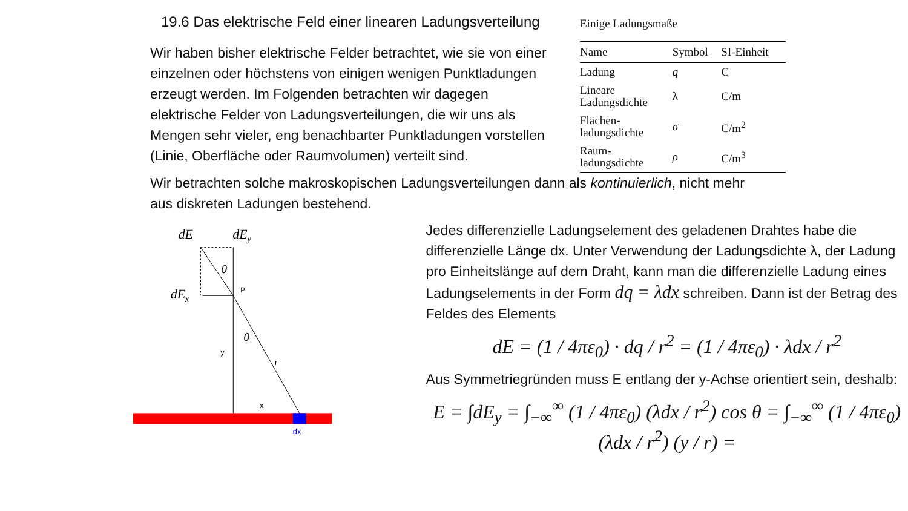19.6 Das elektrische Feld einer linearen Ladungsverteilung
Wir haben bisher elektrische Felder betrachtet, wie sie von einer einzelnen oder höchstens von einigen wenigen Punktladungen erzeugt werden. Im Folgenden betrachten wir dagegen elektrische Felder von Ladungsverteilungen, die wir uns als Mengen sehr vieler, eng benachbarter Punktladungen vorstellen (Linie, Oberfläche oder Raumvolumen) verteilt sind.
Einige Ladungsmaße
| Name | Symbol | SI-Einheit |
| --- | --- | --- |
| Ladung | q | C |
| Lineare Ladungsdichte | λ | C/m |
| Flächen- ladungsdichte | σ | C/m<sup>2</sup> |
| Raum- ladungsdichte | ρ | C/m<sup>3</sup> |
Wir betrachten solche makroskopischen Ladungsverteilungen dann als kontinuierlich, nicht mehr aus diskreten Ladungen bestehend.
dE
dEy
dEx
P
y
r
x
θ
θ
dx
Jedes differenzielle Ladungselement des geladenen Drahtes habe die differenzielle Länge dx. Unter Verwendung der Ladungsdichte λ, der Ladung pro Einheitslänge auf dem Draht, kann man die differenzielle Ladung eines Ladungselements in der Form dq = λdx schreiben. Dann ist der Betrag des Feldes des Elements
dE = (1 / 4πε<sub>0</sub>) · dq / r<sup>2</sup> = (1 / 4πε<sub>0</sub>) · λdx / r<sup>2</sup>
Aus Symmetriegründen muss E entlang der y-Achse orientiert sein, deshalb:
E = ∫dE<sub>y</sub> = ∫<sub>−∞</sub><sup>∞</sup> (1 / 4πε<sub>0</sub>) (λdx / r<sup>2</sup>) cos θ = ∫<sub>−∞</sub><sup>∞</sup> (1 / 4πε<sub>0</sub>) (λdx / r<sup>2</sup>) (y / r) =